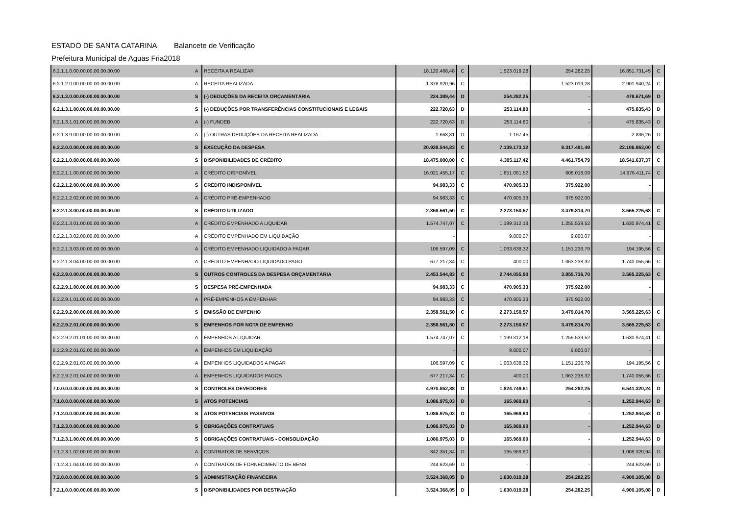ESTADO DE SANTA CATARINA Balancete de Verificação
Prefeitura Municipal de Aguas Fria 2018
| 6.2.1.1.0.00.00.00.00.00.00.00 | A | RECEITA A REALIZAR | 18.120.468,48 | C | 1.523.019,28 | 254.282,25 | 16.851.731,45 | C |
| 6.2.1.2.0.00.00.00.00.00.00.00 | A | RECEITA REALIZADA | 1.378.920,96 | C | - | 1.523.019,28 | 2.901.940,24 | C |
| 6.2.1.3.0.00.00.00.00.00.00.00 | S | (-) DEDUÇÕES DA RECEITA ORÇAMENTÁRIA | 224.389,44 | D | 254.282,25 | - | 478.671,69 | D |
| 6.2.1.3.1.00.00.00.00.00.00.00 | S | (-) DEDUÇÕES POR TRANSFERÊNCIAS CONSTITUCIONAIS E LEGAIS | 222.720,63 | D | 253.114,80 | - | 475.835,43 | D |
| 6.2.1.3.1.01.00.00.00.00.00.00 | A | (-) FUNDEB | 222.720,63 | D | 253.114,80 | - | 475.835,43 | D |
| 6.2.1.3.9.00.00.00.00.00.00.00 | A | (-) OUTRAS DEDUÇÕES DA RECEITA REALIZADA | 1.668,81 | D | 1.167,45 | - | 2.836,26 | D |
| 6.2.2.0.0.00.00.00.00.00.00.00 | S | EXECUÇÃO DA DESPESA | 20.928.544,83 | C | 7.139.173,32 | 8.317.491,49 | 22.106.863,00 | C |
| 6.2.2.1.0.00.00.00.00.00.00.00 | S | DISPONIBILIDADES DE CRÉDITO | 18.475.000,00 | C | 4.395.117,42 | 4.461.754,79 | 18.541.637,37 | C |
| 6.2.2.1.1.00.00.00.00.00.00.00 | A | CRÉDITO DISPONÍVEL | 16.021.455,17 | C | 1.651.061,52 | 606.018,09 | 14.976.411,74 | C |
| 6.2.2.1.2.00.00.00.00.00.00.00 | S | CRÉDITO INDISPONÍVEL | 94.983,33 | C | 470.905,33 | 375.922,00 | - | |
| 6.2.2.1.2.02.00.00.00.00.00.00 | A | CRÉDITO PRÉ-EMPENHADO | 94.983,33 | C | 470.905,33 | 375.922,00 | - | |
| 6.2.2.1.3.00.00.00.00.00.00.00 | S | CRÉDITO UTILIZADO | 2.358.561,50 | C | 2.273.150,57 | 3.479.814,70 | 3.565.225,63 | C |
| 6.2.2.1.3.01.00.00.00.00.00.00 | A | CRÉDITO EMPENHADO A LIQUIDAR | 1.574.747,07 | C | 1.199.312,18 | 1.255.539,52 | 1.630.974,41 | C |
| 6.2.2.1.3.02.00.00.00.00.00.00 | A | CRÉDITO EMPENHADO EM LIQUIDAÇÃO | - | | 9.800,07 | 9.800,07 | - | |
| 6.2.2.1.3.03.00.00.00.00.00.00 | A | CRÉDITO EMPENHADO LIQUIDADO A PAGAR | 106.597,09 | C | 1.063.638,32 | 1.151.236,79 | 194.195,56 | C |
| 6.2.2.1.3.04.00.00.00.00.00.00 | A | CRÉDITO EMPENHADO LIQUIDADO PAGO | 677.217,34 | C | 400,00 | 1.063.238,32 | 1.740.055,66 | C |
| 6.2.2.9.0.00.00.00.00.00.00.00 | S | OUTROS CONTROLES DA DESPESA ORÇAMENTÁRIA | 2.453.544,83 | C | 2.744.055,90 | 3.855.736,70 | 3.565.225,63 | C |
| 6.2.2.9.1.00.00.00.00.00.00.00 | S | DESPESA PRÉ-EMPENHADA | 94.983,33 | C | 470.905,33 | 375.922,00 | - | |
| 6.2.2.9.1.01.00.00.00.00.00.00 | A | PRÉ-EMPENHOS A EMPENHAR | 94.983,33 | C | 470.905,33 | 375.922,00 | - | |
| 6.2.2.9.2.00.00.00.00.00.00.00 | S | EMISSÃO DE EMPENHO | 2.358.561,50 | C | 2.273.150,57 | 3.479.814,70 | 3.565.225,63 | C |
| 6.2.2.9.2.01.00.00.00.00.00.00 | S | EMPENHOS POR NOTA DE EMPENHO | 2.358.561,50 | C | 2.273.150,57 | 3.479.814,70 | 3.565.225,63 | C |
| 6.2.2.9.2.01.01.00.00.00.00.00 | A | EMPENHOS A LIQUIDAR | 1.574.747,07 | C | 1.199.312,18 | 1.255.539,52 | 1.630.974,41 | C |
| 6.2.2.9.2.01.02.00.00.00.00.00 | A | EMPENHOS EM LIQUIDAÇÃO | - | | 9.800,07 | 9.800,07 | - | |
| 6.2.2.9.2.01.03.00.00.00.00.00 | A | EMPENHOS LIQUIDADOS A PAGAR | 106.597,09 | C | 1.063.638,32 | 1.151.236,79 | 194.195,56 | C |
| 6.2.2.9.2.01.04.00.00.00.00.00 | A | EMPENHOS LIQUIDADOS PAGOS | 677.217,34 | C | 400,00 | 1.063.238,32 | 1.740.055,66 | C |
| 7.0.0.0.0.00.00.00.00.00.00.00 | S | CONTROLES DEVEDORES | 4.970.852,88 | D | 1.824.749,61 | 254.282,25 | 6.541.320,24 | D |
| 7.1.0.0.0.00.00.00.00.00.00.00 | S | ATOS POTENCIAIS | 1.086.975,03 | D | 165.969,60 | - | 1.252.944,63 | D |
| 7.1.2.0.0.00.00.00.00.00.00.00 | S | ATOS POTENCIAIS PASSIVOS | 1.086.975,03 | D | 165.969,60 | - | 1.252.944,63 | D |
| 7.1.2.3.0.00.00.00.00.00.00.00 | S | OBRIGAÇÕES CONTRATUAIS | 1.086.975,03 | D | 165.969,60 | - | 1.252.944,63 | D |
| 7.1.2.3.1.00.00.00.00.00.00.00 | S | OBRIGAÇÕES CONTRATUAIS - CONSOLIDAÇÃO | 1.086.975,03 | D | 165.969,60 | - | 1.252.944,63 | D |
| 7.1.2.3.1.02.00.00.00.00.00.00 | A | CONTRATOS DE SERVIÇOS | 842.351,34 | D | 165.969,60 | - | 1.008.320,94 | D |
| 7.1.2.3.1.04.00.00.00.00.00.00 | A | CONTRATOS DE FORNECIMENTO DE BENS | 244.623,69 | D | - | - | 244.623,69 | D |
| 7.2.0.0.0.00.00.00.00.00.00.00 | S | ADMINISTRAÇÃO FINANCEIRA | 3.524.368,05 | D | 1.630.019,28 | 254.282,25 | 4.900.105,08 | D |
| 7.2.1.0.0.00.00.00.00.00.00.00 | S | DISPONIBILIDADES POR DESTINAÇÃO | 3.524.368,05 | D | 1.630.019,28 | 254.282,25 | 4.900.105,08 | D |